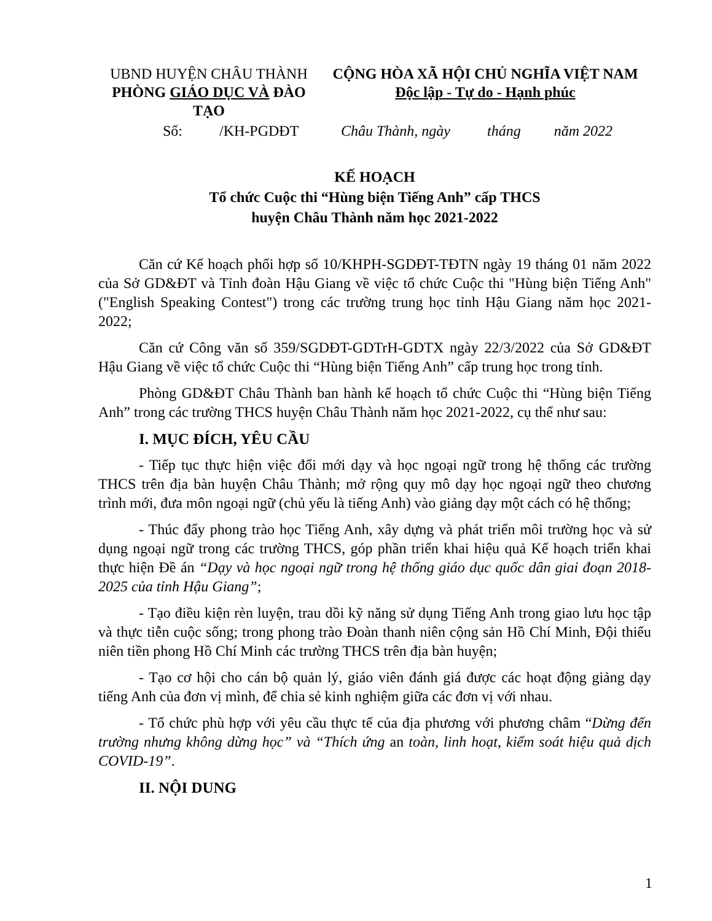| UBND HUYỆN CHÂU THÀNH PHÒNG GIÁO DỤC VÀ ĐÀO TẠO | CỘNG HÒA XÃ HỘI CHỦ NGHĨA VIỆT NAM Độc lập - Tự do - Hạnh phúc |
Số: /KH-PGDĐT
Châu Thành, ngày tháng năm 2022
KẾ HOẠCH
Tổ chức Cuộc thi “Hùng biện Tiếng Anh” cấp THCS
huyện Châu Thành năm học 2021-2022
Căn cứ Kế hoạch phối hợp số 10/KHPH-SGDĐT-TĐTN ngày 19 tháng 01 năm 2022 của Sở GD&ĐT và Tỉnh đoàn Hậu Giang về việc tổ chức Cuộc thi "Hùng biện Tiếng Anh" ("English Speaking Contest") trong các trường trung học tỉnh Hậu Giang năm học 2021-2022;
Căn cứ Công văn số 359/SGDĐT-GDTrH-GDTX ngày 22/3/2022 của Sở GD&ĐT Hậu Giang về việc tổ chức Cuộc thi “Hùng biện Tiếng Anh” cấp trung học trong tỉnh.
Phòng GD&ĐT Châu Thành ban hành kế hoạch tổ chức Cuộc thi “Hùng biện Tiếng Anh” trong các trường THCS huyện Châu Thành năm học 2021-2022, cụ thể như sau:
I. MỤC ĐÍCH, YÊU CẦU
- Tiếp tục thực hiện việc đổi mới dạy và học ngoại ngữ trong hệ thống các trường THCS trên địa bàn huyện Châu Thành; mở rộng quy mô dạy học ngoại ngữ theo chương trình mới, đưa môn ngoại ngữ (chủ yếu là tiếng Anh) vào giảng dạy một cách có hệ thống;
- Thúc đẩy phong trào học Tiếng Anh, xây dựng và phát triển môi trường học và sử dụng ngoại ngữ trong các trường THCS, góp phần triển khai hiệu quả Kế hoạch triển khai thực hiện Đề án “Dạy và học ngoại ngữ trong hệ thống giáo dục quốc dân giai đoạn 2018-2025 của tỉnh Hậu Giang”;
- Tạo điều kiện rèn luyện, trau dồi kỹ năng sử dụng Tiếng Anh trong giao lưu học tập và thực tiễn cuộc sống; trong phong trào Đoàn thanh niên cộng sản Hồ Chí Minh, Đội thiếu niên tiền phong Hồ Chí Minh các trường THCS trên địa bàn huyện;
- Tạo cơ hội cho cán bộ quản lý, giáo viên đánh giá được các hoạt động giảng dạy tiếng Anh của đơn vị mình, để chia sẻ kinh nghiệm giữa các đơn vị với nhau.
- Tổ chức phù hợp với yêu cầu thực tế của địa phương với phương châm “Dừng đến trường nhưng không dừng học” và “Thích ứng an toàn, linh hoạt, kiểm soát hiệu quả dịch COVID-19”.
II. NỘI DUNG
1